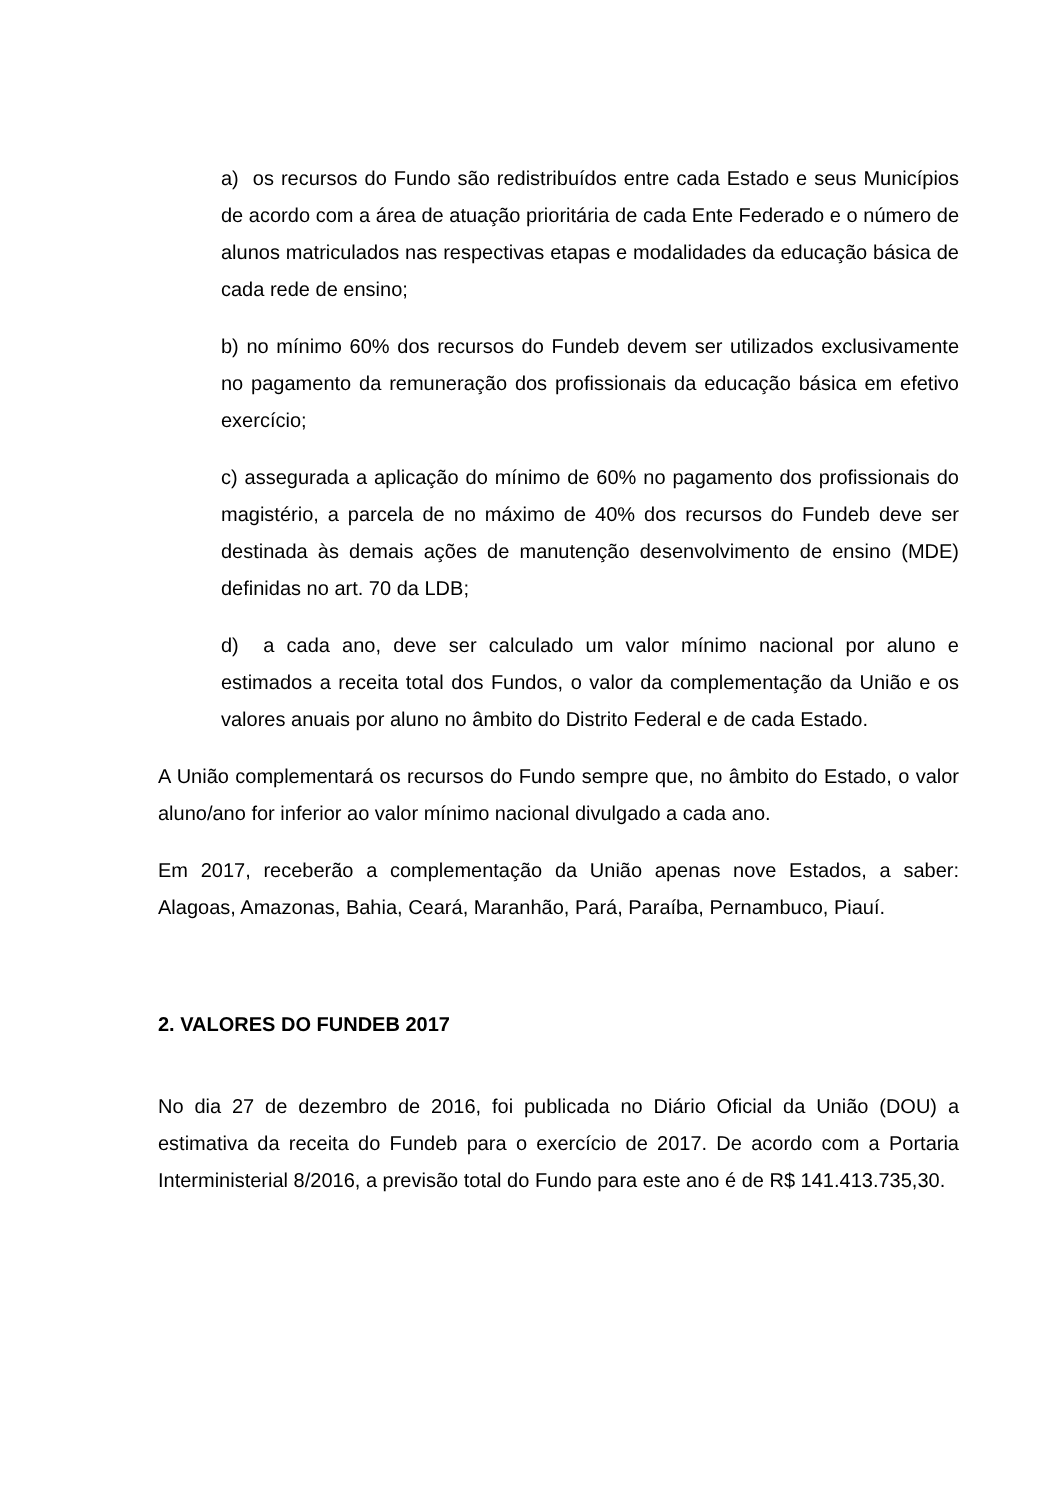a) os recursos do Fundo são redistribuídos entre cada Estado e seus Municípios de acordo com a área de atuação prioritária de cada Ente Federado e o número de alunos matriculados nas respectivas etapas e modalidades da educação básica de cada rede de ensino;
b) no mínimo 60% dos recursos do Fundeb devem ser utilizados exclusivamente no pagamento da remuneração dos profissionais da educação básica em efetivo exercício;
c) assegurada a aplicação do mínimo de 60% no pagamento dos profissionais do magistério, a parcela de no máximo de 40% dos recursos do Fundeb deve ser destinada às demais ações de manutenção desenvolvimento de ensino (MDE) definidas no art. 70 da LDB;
d) a cada ano, deve ser calculado um valor mínimo nacional por aluno e estimados a receita total dos Fundos, o valor da complementação da União e os valores anuais por aluno no âmbito do Distrito Federal e de cada Estado.
A União complementará os recursos do Fundo sempre que, no âmbito do Estado, o valor aluno/ano for inferior ao valor mínimo nacional divulgado a cada ano.
Em 2017, receberão a complementação da União apenas nove Estados, a saber: Alagoas, Amazonas, Bahia, Ceará, Maranhão, Pará, Paraíba, Pernambuco, Piauí.
2. VALORES DO FUNDEB 2017
No dia 27 de dezembro de 2016, foi publicada no Diário Oficial da União (DOU) a estimativa da receita do Fundeb para o exercício de 2017. De acordo com a Portaria Interministerial 8/2016, a previsão total do Fundo para este ano é de R$ 141.413.735,30.